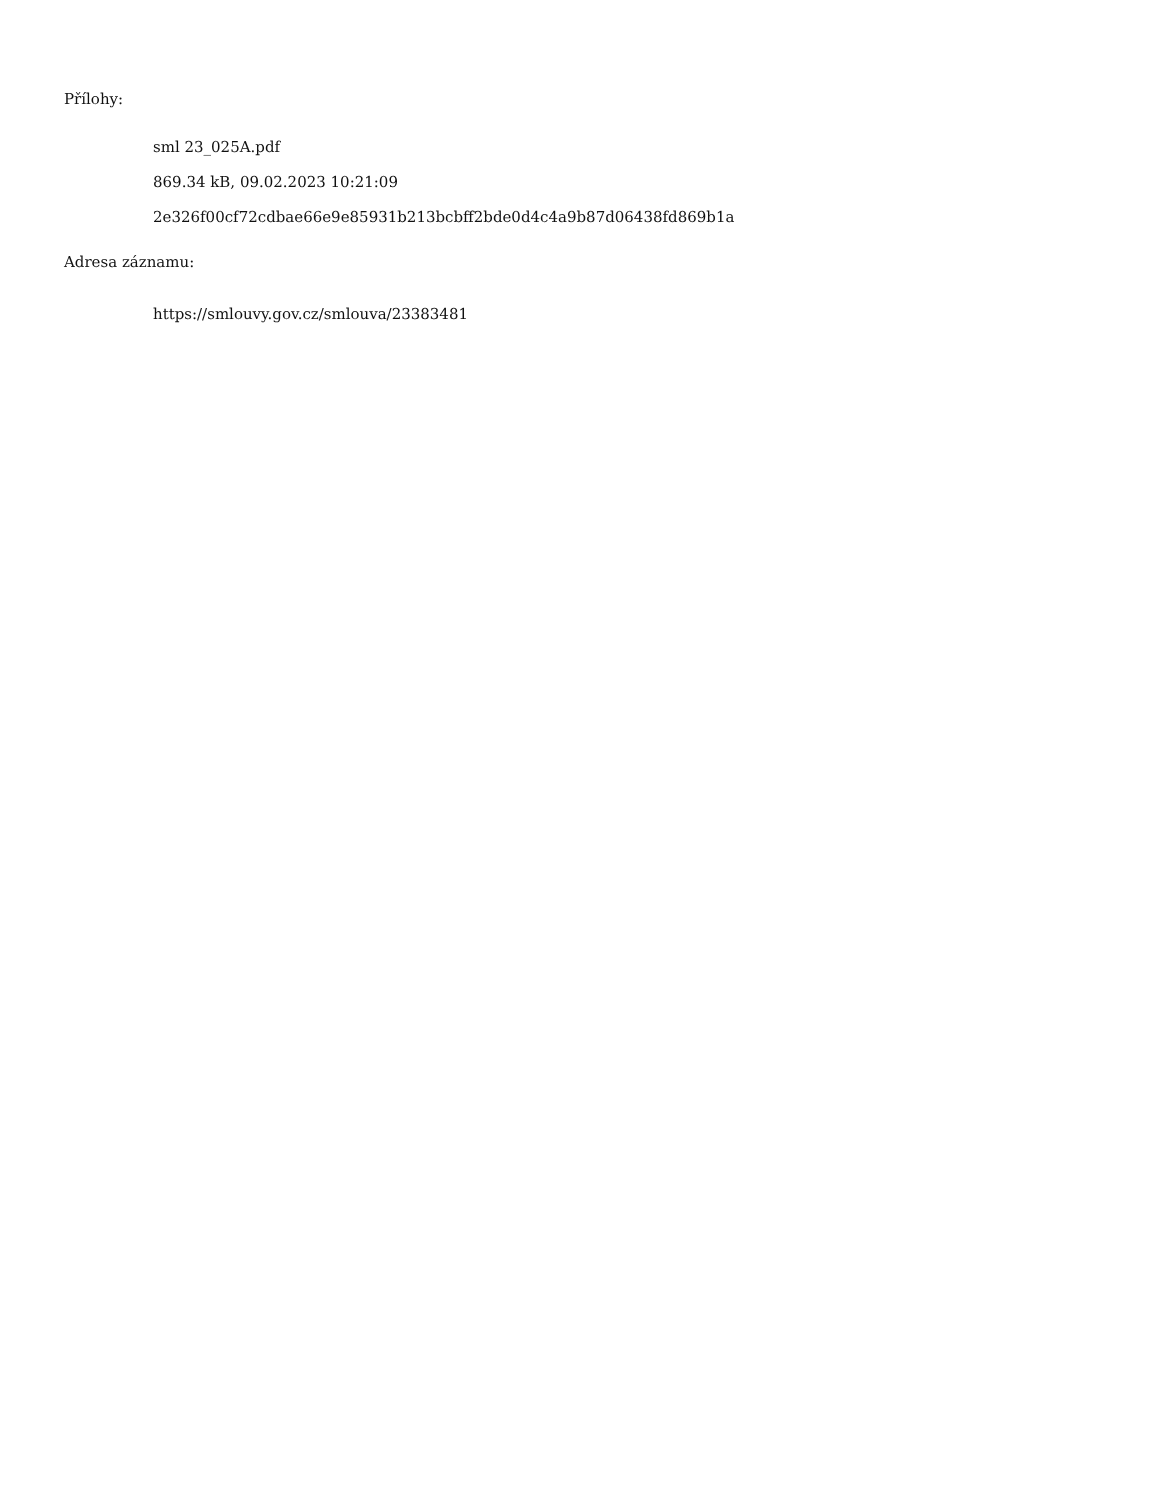Přílohy:
sml 23_025A.pdf
869.34 kB, 09.02.2023 10:21:09
2e326f00cf72cdbae66e9e85931b213bcbff2bde0d4c4a9b87d06438fd869b1a
Adresa záznamu:
https://smlouvy.gov.cz/smlouva/23383481